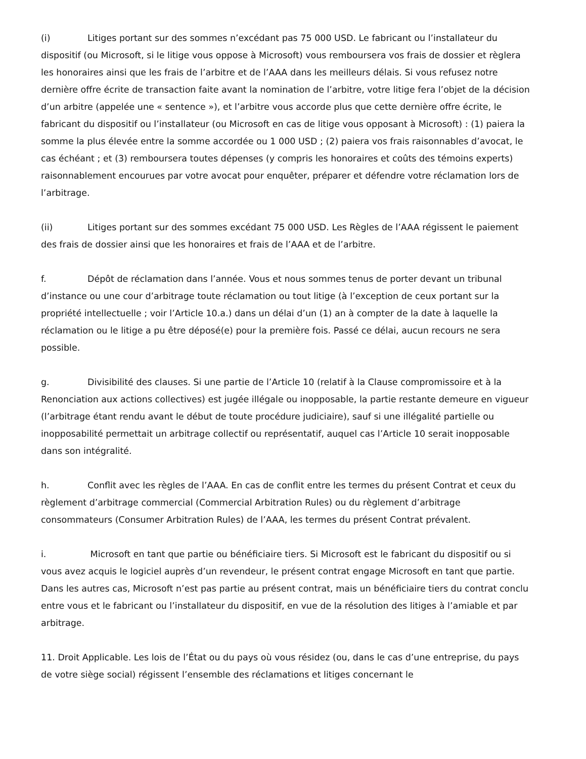(i) Litiges portant sur des sommes n’excédant pas 75 000 USD. Le fabricant ou l’installateur du dispositif (ou Microsoft, si le litige vous oppose à Microsoft) vous remboursera vos frais de dossier et règlera les honoraires ainsi que les frais de l’arbitre et de l’AAA dans les meilleurs délais. Si vous refusez notre dernière offre écrite de transaction faite avant la nomination de l’arbitre, votre litige fera l’objet de la décision d’un arbitre (appelée une « sentence »), et l’arbitre vous accorde plus que cette dernière offre écrite, le fabricant du dispositif ou l’installateur (ou Microsoft en cas de litige vous opposant à Microsoft) : (1) paiera la somme la plus élevée entre la somme accordée ou 1 000 USD ; (2) paiera vos frais raisonnables d’avocat, le cas échéant ; et (3) remboursera toutes dépenses (y compris les honoraires et coûts des témoins experts) raisonnablement encourues par votre avocat pour enquêter, préparer et défendre votre réclamation lors de l’arbitrage.
(ii) Litiges portant sur des sommes excédant 75 000 USD. Les Règles de l’AAA régissent le paiement des frais de dossier ainsi que les honoraires et frais de l’AAA et de l’arbitre.
f. Dépôt de réclamation dans l’année. Vous et nous sommes tenus de porter devant un tribunal d’instance ou une cour d’arbitrage toute réclamation ou tout litige (à l’exception de ceux portant sur la propriété intellectuelle ; voir l’Article 10.a.) dans un délai d’un (1) an à compter de la date à laquelle la réclamation ou le litige a pu être déposé(e) pour la première fois. Passé ce délai, aucun recours ne sera possible.
g. Divisibilité des clauses. Si une partie de l’Article 10 (relatif à la Clause compromissoire et à la Renonciation aux actions collectives) est jugée illégale ou inopposable, la partie restante demeure en vigueur (l’arbitrage étant rendu avant le début de toute procédure judiciaire), sauf si une illégalité partielle ou inopposabilité permettait un arbitrage collectif ou représentatif, auquel cas l’Article 10 serait inopposable dans son intégralité.
h. Conflit avec les règles de l’AAA. En cas de conflit entre les termes du présent Contrat et ceux du règlement d’arbitrage commercial (Commercial Arbitration Rules) ou du règlement d’arbitrage consommateurs (Consumer Arbitration Rules) de l’AAA, les termes du présent Contrat prévalent.
i. Microsoft en tant que partie ou bénéficiaire tiers. Si Microsoft est le fabricant du dispositif ou si vous avez acquis le logiciel auprès d’un revendeur, le présent contrat engage Microsoft en tant que partie. Dans les autres cas, Microsoft n’est pas partie au présent contrat, mais un bénéficiaire tiers du contrat conclu entre vous et le fabricant ou l’installateur du dispositif, en vue de la résolution des litiges à l’amiable et par arbitrage.
11. Droit Applicable. Les lois de l’État ou du pays où vous résidez (ou, dans le cas d’une entreprise, du pays de votre siège social) régissent l’ensemble des réclamations et litiges concernant le